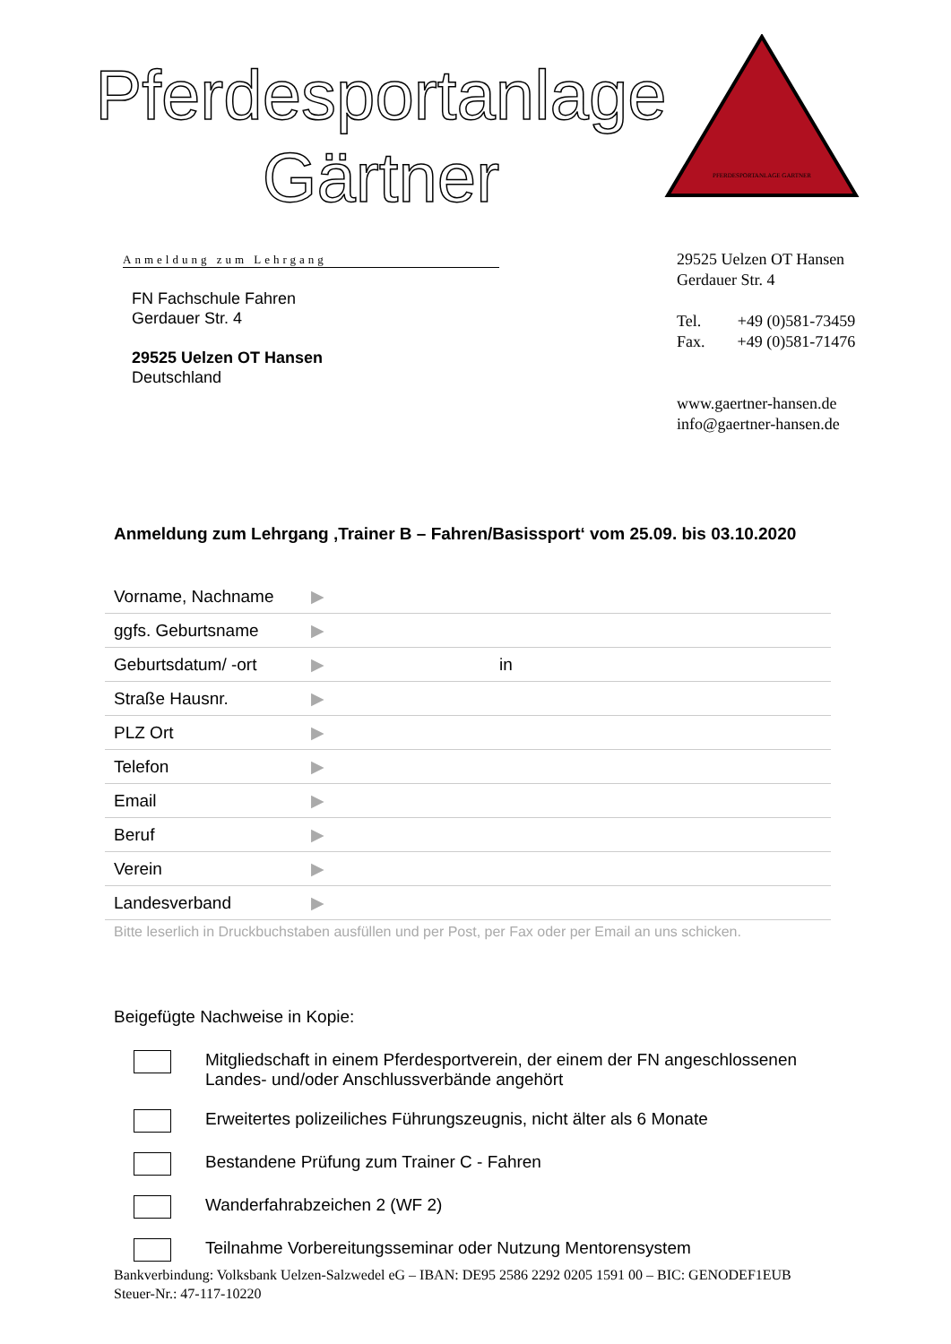Pferdesportanlage
Gärtner
PFERDESPORTANLAGE GARTNER
Anmeldung zum Lehrgang
FN Fachschule Fahren
Gerdauer Str. 4
29525 Uelzen OT Hansen
Deutschland
29525 Uelzen OT Hansen
Gerdauer Str. 4
Tel. +49 (0)581-73459
Fax. +49 (0)581-71476
www.gaertner-hansen.de
info@gaertner-hansen.de
Anmeldung zum Lehrgang ‚Trainer B – Fahren/Basissport‘ vom 25.09. bis 03.10.2020
| Vorname, Nachname | ▶ | |
| ggfs. Geburtsname | ▶ | |
| Geburtsdatum/ -ort | ▶ | in |
| Straße Hausnr. | ▶ | |
| PLZ Ort | ▶ | |
| Telefon | ▶ | |
| Email | ▶ | |
| Beruf | ▶ | |
| Verein | ▶ | |
| Landesverband | ▶ | |
Bitte leserlich in Druckbuchstaben ausfüllen und per Post, per Fax oder per Email an uns schicken.
Beigefügte Nachweise in Kopie:
Mitgliedschaft in einem Pferdesportverein, der einem der FN angeschlossenen Landes- und/oder Anschlussverbände angehört
Erweitertes polizeiliches Führungszeugnis, nicht älter als 6 Monate
Bestandene Prüfung zum Trainer C - Fahren
Wanderfahrabzeichen 2 (WF 2)
Teilnahme Vorbereitungsseminar oder Nutzung Mentorensystem
Bankverbindung: Volksbank Uelzen-Salzwedel eG – IBAN: DE95 2586 2292 0205 1591 00 – BIC: GENODEF1EUB
Steuer-Nr.: 47-117-10220